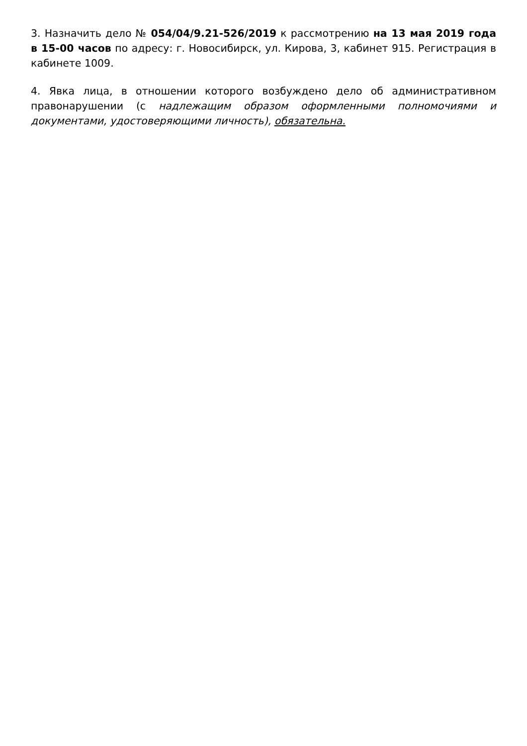3. Назначить дело № 054/04/9.21-526/2019 к рассмотрению на 13 мая 2019 года в 15-00 часов по адресу: г. Новосибирск, ул. Кирова, 3, кабинет 915. Регистрация в кабинете 1009.
4. Явка лица, в отношении которого возбуждено дело об административном правонарушении (с надлежащим образом оформленными полномочиями и документами, удостоверяющими личность), обязательна.